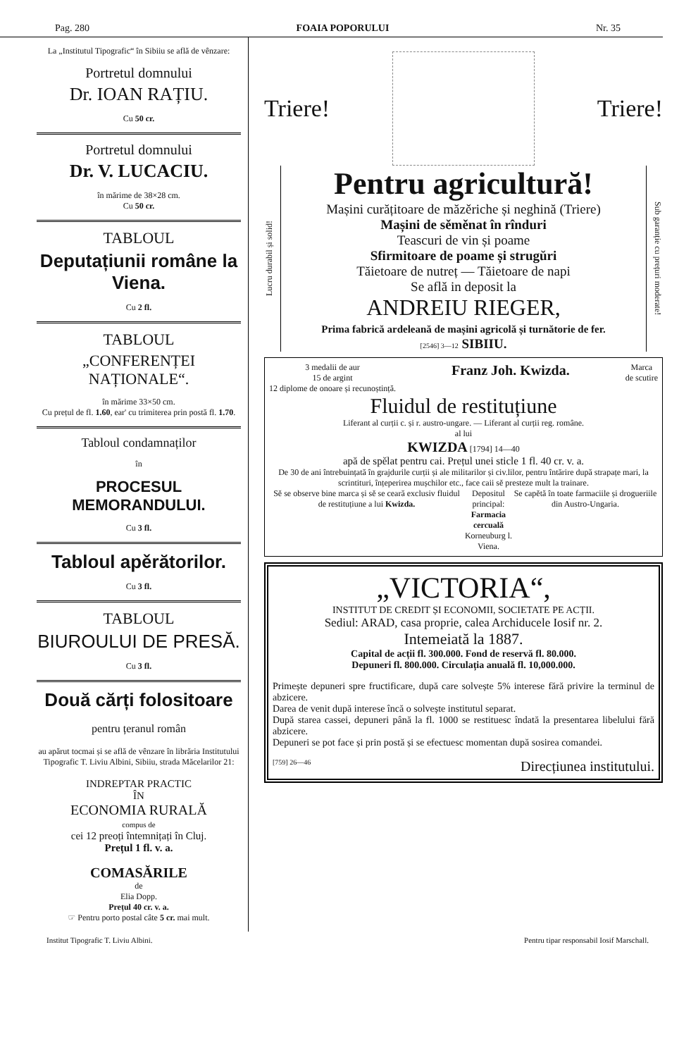Pag. 280 FOAIA POPORULUI Nr. 35
La „Institutul Tipografic“ în Sibiiu se află de vênzare:
Portretul domnului
Dr. IOAN RAȚIU.
Cu 50 cr.
Portretul domnului
Dr. V. LUCACIU.
în mărime de 38×28 cm.
Cu 50 cr.
TABLOUL
Deputațiunii române la Viena.
Cu 2 fl.
TABLOUL
„CONFERENȚEI NAȚIONALE“.
în mărime 33×50 cm.
Cu prețul de fl. 1.60, ear' cu trimiterea prin postă fl. 1.70.
Tabloul condamnaților
în
PROCESUL MEMORANDULUI.
Cu 3 fl.
Tabloul apěrătorilor.
Cu 3 fl.
TABLOUL
BIUROULUI DE PRESĂ.
Cu 3 fl.
Două cărți folositoare
pentru țeranul român
au apărut tocmai și se află de vênzare în librăria Institutului Tipografic T. Liviu Albini, Sibiiu, strada Măcelarilor 21:
INDREPTAR PRACTIC
ÎN
ECONOMIA RURALĂ
compus de
cei 12 preoți întemnițați în Cluj.
Prețul 1 fl. v. a.
COMASĂRILE
de
Elia Dopp.
Prețul 40 cr. v. a.
☞ Pentru porto postal câte 5 cr. mai mult.
Triere! Triere!
Lucru durabil și solid!
Pentru agricultură!
Mașini curățitoare de măzěriche și neghină (Triere)
Mașini de sěměnat în rînduri
Teascuri de vin și poame
Sfirmitoare de poame și strugŭri
Tăietoare de nutreț — Tăietoare de napi
Se află in deposit la
ANDREIU RIEGER,
Prima fabrică ardeleană de mașini agricolă și turnătorie de fer.
[2546] 3—12 SIBIIU.
Sub garanție cu prețuri moderate!
3 medalii de aur
15 de argint
12 diplome de onoare și recunoștință. Franz Joh. Kwizda. Marca
de scutire
Fluidul de restituțiune
Liferant al curții c. și r. austro-ungare. — Liferant al curții reg. române.
al lui
KWIZDA [1794] 14—40
apă de spělat pentru cai. Prețul unei sticle 1 fl. 40 cr. v. a.
De 30 de ani întrebuințată în grajdurile curții și ale militarilor și civ.lilor, pentru întărire după strapațe mari, la scrintituri, înțeperirea mușchilor etc., face caii sě presteze mult la trainare.
Sě se observe bine marca și sě se ceară exclusiv fluidul de restituțiune a lui Kwizda. Depositul principal:
Farmacia cercuală
Korneuburg l. Viena. Se capětă în toate farmaciile și drogueriile din Austro-Ungaria.
„VICTORIA“,
INSTITUT DE CREDIT ȘI ECONOMII, SOCIETATE PE ACȚII.
Sediul: ARAD, casa proprie, calea Archiducele Iosif nr. 2.
Intemeiată la 1887.
Capital de acții fl. 300.000. Fond de reservă fl. 80.000.
Depuneri fl. 800.000. Circulația anuală fl. 10,000.000.
Primește depuneri spre fructificare, după care solvește 5% interese fără privire la terminul de abzicere.
Darea de venit după interese încă o solvește institutul separat.
După starea cassei, depuneri până la fl. 1000 se restituesc îndată la presentarea libelului fără abzicere.
Depuneri se pot face și prin postă și se efectuesc momentan după sosirea comandei.
[759] 26—46 Direcțiunea institutului.
Institut Tipografic T. Liviu Albini. Pentru tipar responsabil Iosif Marschall.